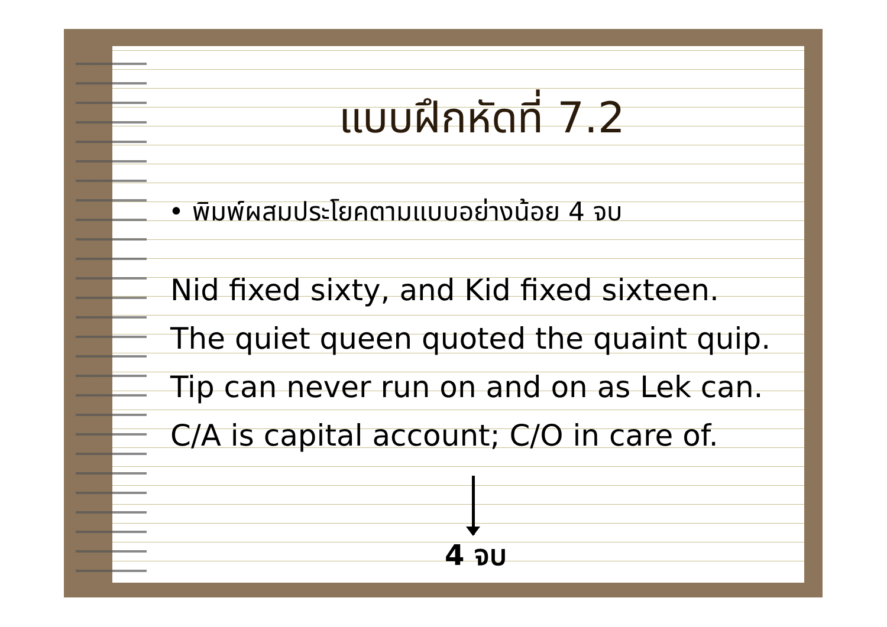แบบฝึกหัดที่ 7.2
• พิมพ์ผสมประโยคตามแบบอย่างน้อย 4 จบ
Nid fixed sixty, and Kid fixed sixteen.
The quiet queen quoted the quaint quip.
Tip can never run on and on as Lek can.
C/A is capital account; C/O in care of.
4 จบ